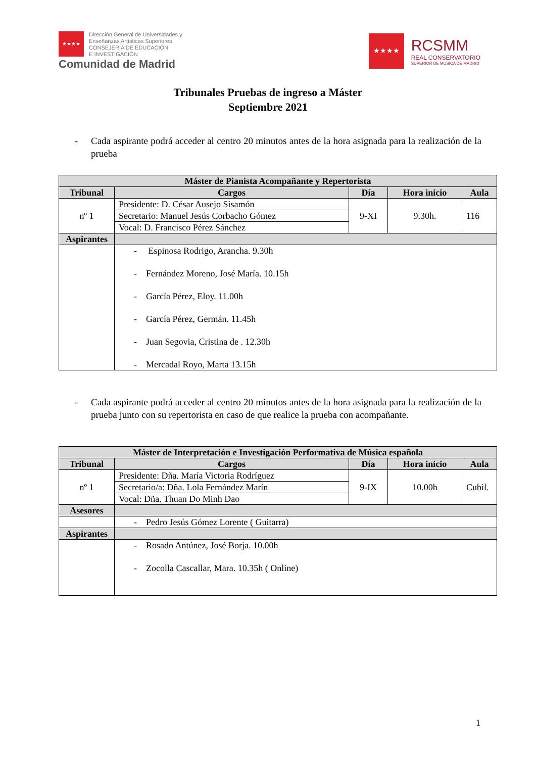★★★★
Dirección General de Universidades y
Enseñanzas Artísticas Superiores
CONSEJERÍA DE EDUCACIÓN
E INVESTIGACIÓN
Comunidad de Madrid
★★★★
RCSMM
REAL CONSERVATORIO
SUPERIOR DE MUSICA DE MADRID
Tribunales Pruebas de ingreso a Máster
Septiembre 2021
- Cada aspirante podrá acceder al centro 20 minutos antes de la hora asignada para la realización de la prueba
| Máster de Pianista Acompañante y Repertorista | | | | |
| Tribunal | Cargos | Día | Hora inicio | Aula |
| nº 1 | Presidente: D. César Ausejo Sisamón | 9-XI | 9.30h. | 116 |
| | Secretario: Manuel Jesús Corbacho Gómez | | | |
| | Vocal: D. Francisco Pérez Sánchez | | | |
| Aspirantes | | | | |
| | - Espinosa Rodrigo, Arancha. 9.30h - Fernández Moreno, José María. 10.15h - García Pérez, Eloy. 11.00h - García Pérez, Germán. 11.45h - Juan Segovia, Cristina de . 12.30h - Mercadal Royo, Marta 13.15h | | | |
- Cada aspirante podrá acceder al centro 20 minutos antes de la hora asignada para la realización de la prueba junto con su repertorista en caso de que realice la prueba con acompañante.
| Máster de Interpretación e Investigación Performativa de Música española | | | | |
| Tribunal | Cargos | Día | Hora inicio | Aula |
| nº 1 | Presidente: Dña. María Victoria Rodríguez | 9-IX | 10.00h | Cubil. |
| | Secretario/a: Dña. Lola Fernández Marín | | | |
| | Vocal: Dña. Thuan Do Minh Dao | | | |
| Asesores | | | | |
| | - Pedro Jesús Gómez Lorente ( Guitarra) | | | |
| Aspirantes | | | | |
| | - Rosado Antúnez, José Borja. 10.00h - Zocolla Cascallar, Mara. 10.35h ( Online) | | | |
1